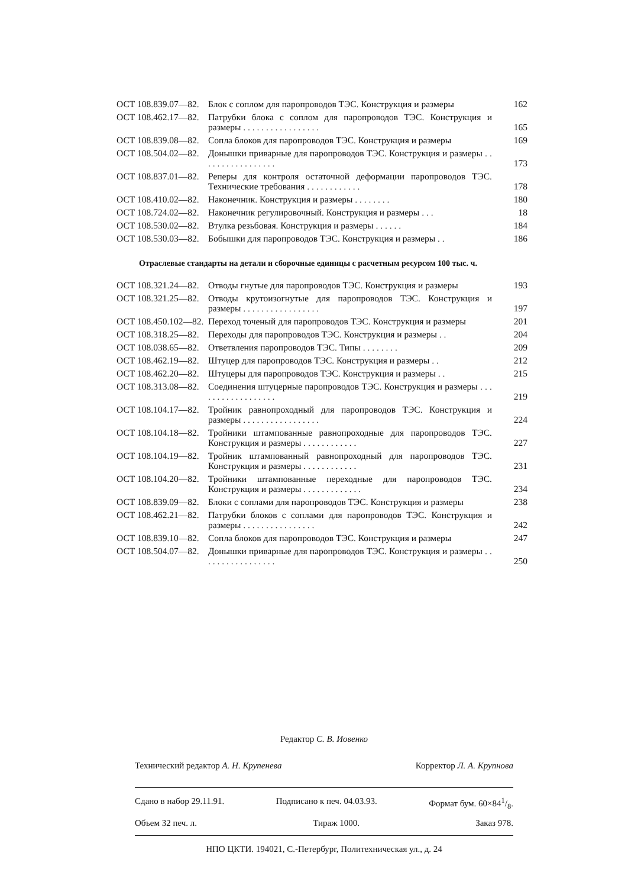| ОСТ 108.839.07—82. | Блок с соплом для паропроводов ТЭС. Конструкция и размеры | 162 |
| ОСТ 108.462.17—82. | Патрубки блока с соплом для паропроводов ТЭС. Конструкция и размеры . . . . . . . . . . . . . . . . . | 165 |
| ОСТ 108.839.08—82. | Сопла блоков для паропроводов ТЭС. Конструкция и размеры | 169 |
| ОСТ 108.504.02—82. | Донышки приварные для паропроводов ТЭС. Конструкция и размеры . . . . . . . . . . . . . . . . . | 173 |
| ОСТ 108.837.01—82. | Реперы для контроля остаточной деформации паропроводов ТЭС. Технические требования . . . . . . . . . . . . | 178 |
| ОСТ 108.410.02—82. | Наконечник. Конструкция и размеры . . . . . . . . | 180 |
| ОСТ 108.724.02—82. | Наконечник регулировочный. Конструкция и размеры . . . | 18 |
| ОСТ 108.530.02—82. | Втулка резьбовая. Конструкция и размеры . . . . . . | 184 |
| ОСТ 108.530.03—82. | Бобышки для паропроводов ТЭС. Конструкция и размеры . . | 186 |
Отраслевые стандарты на детали и сборочные единицы с расчетным ресурсом 100 тыс. ч.
| ОСТ 108.321.24—82. | Отводы гнутые для паропроводов ТЭС. Конструкция и размеры | 193 |
| ОСТ 108.321.25—82. | Отводы крутоизогнутые для паропроводов ТЭС. Конструкция и размеры . . . . . . . . . . . . . . . . . | 197 |
| ОСТ 108.450.102—82. | Переход точеный для паропроводов ТЭС. Конструкция и размеры | 201 |
| ОСТ 108.318.25—82. | Переходы для паропроводов ТЭС. Конструкция и размеры . . | 204 |
| ОСТ 108.038.65—82. | Ответвления паропроводов ТЭС. Типы . . . . . . . . | 209 |
| ОСТ 108.462.19—82. | Штуцер для паропроводов ТЭС. Конструкция и размеры . . | 212 |
| ОСТ 108.462.20—82. | Штуцеры для паропроводов ТЭС. Конструкция и размеры . . | 215 |
| ОСТ 108.313.08—82. | Соединения штуцерные паропроводов ТЭС. Конструкция и размеры . . . . . . . . . . . . . . . . . . | 219 |
| ОСТ 108.104.17—82. | Тройник равнопроходный для паропроводов ТЭС. Конструкция и размеры . . . . . . . . . . . . . . . . . | 224 |
| ОСТ 108.104.18—82. | Тройники штампованные равнопроходные для паропроводов ТЭС. Конструкция и размеры . . . . . . . . . . . . | 227 |
| ОСТ 108.104.19—82. | Тройник штампованный равнопроходный для паропроводов ТЭС. Конструкция и размеры . . . . . . . . . . . . | 231 |
| ОСТ 108.104.20—82. | Тройники штампованные переходные для паропроводов ТЭС. Конструкция и размеры . . . . . . . . . . . . . | 234 |
| ОСТ 108.839.09—82. | Блоки с соплами для паропроводов ТЭС. Конструкция и размеры | 238 |
| ОСТ 108.462.21—82. | Патрубки блоков с соплами для паропроводов ТЭС. Конструкция и размеры . . . . . . . . . . . . . . . . | 242 |
| ОСТ 108.839.10—82. | Сопла блоков для паропроводов ТЭС. Конструкция и размеры | 247 |
| ОСТ 108.504.07—82. | Донышки приварные для паропроводов ТЭС. Конструкция и размеры . . . . . . . . . . . . . . . . . | 250 |
Редактор С. В. Иовенко
Технический редактор А. Н. Крупенева Корректор Л. А. Крупнова
Сдано в набор 29.11.91. Подписано к печ. 04.03.93. Формат бум. 60×841/8.
Объем 32 печ. л. Тираж 1000. Заказ 978.
НПО ЦКТИ. 194021, С.-Петербург, Политехническая ул., д. 24